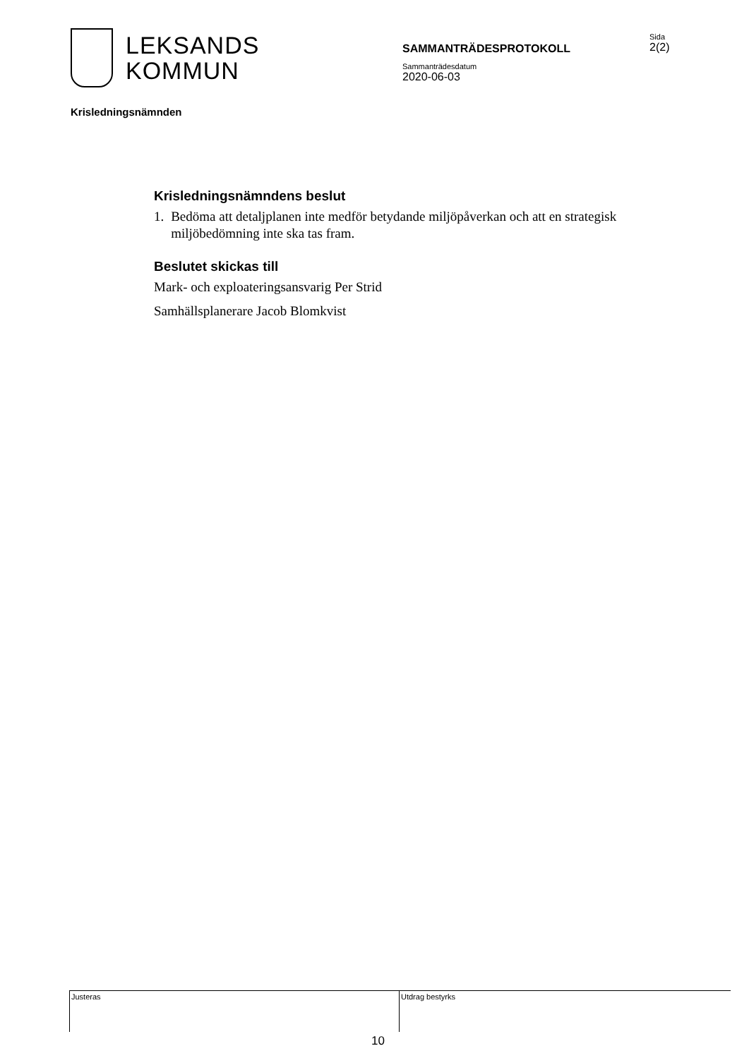LEKSANDS
KOMMUN
SAMMANTRÄDESPROTOKOLL
Sammanträdesdatum
2020-06-03
Sida
2(2)
Krisledningsnämnden
Krisledningsnämndens beslut
1. Bedöma att detaljplanen inte medför betydande miljöpåverkan och att en strategisk miljöbedömning inte ska tas fram.
Beslutet skickas till
Mark- och exploateringsansvarig Per Strid
Samhällsplanerare Jacob Blomkvist
Justeras Utdrag bestyrks
10